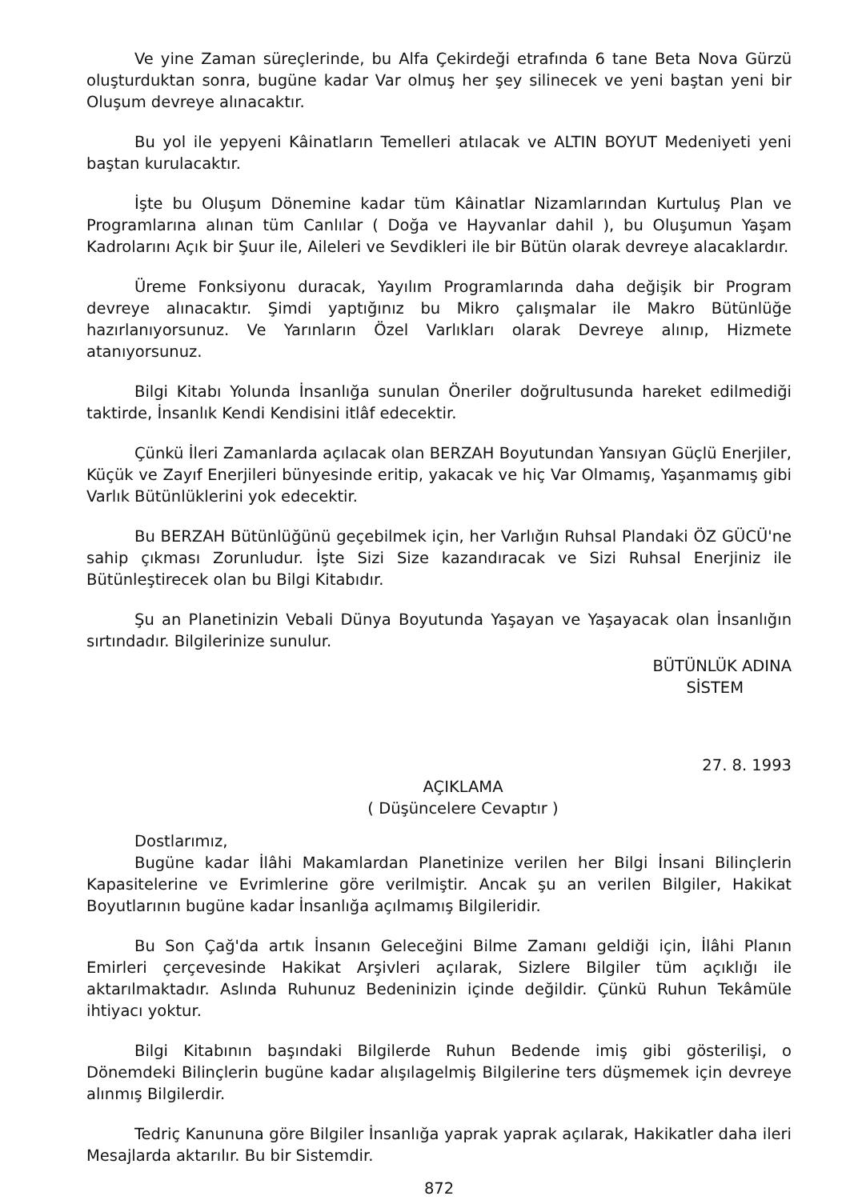Ve yine Zaman süreçlerinde, bu Alfa Çekirdeği etrafında 6 tane Beta Nova Gürzü oluşturduktan sonra, bugüne kadar Var olmuş her şey silinecek ve yeni baştan yeni bir Oluşum devreye alınacaktır.
Bu yol ile yepyeni Kâinatların Temelleri atılacak ve ALTIN BOYUT Medeniyeti yeni baştan kurulacaktır.
İşte bu Oluşum Dönemine kadar tüm Kâinatlar Nizamlarından Kurtuluş Plan ve Programlarına alınan tüm Canlılar ( Doğa ve Hayvanlar dahil ), bu Oluşumun Yaşam Kadrolarını Açık bir Şuur ile, Aileleri ve Sevdikleri ile bir Bütün olarak devreye alacaklardır.
Üreme Fonksiyonu duracak, Yayılım Programlarında daha değişik bir Program devreye alınacaktır. Şimdi yaptığınız bu Mikro çalışmalar ile Makro Bütünlüğe hazırlanıyorsunuz. Ve Yarınların Özel Varlıkları olarak Devreye alınıp, Hizmete atanıyorsunuz.
Bilgi Kitabı Yolunda İnsanlığa sunulan Öneriler doğrultusunda hareket edilmediği taktirde, İnsanlık Kendi Kendisini itlâf edecektir.
Çünkü İleri Zamanlarda açılacak olan BERZAH Boyutundan Yansıyan Güçlü Enerjiler, Küçük ve Zayıf Enerjileri bünyesinde eritip, yakacak ve hiç Var Olmamış, Yaşanmamış gibi Varlık Bütünlüklerini yok edecektir.
Bu BERZAH Bütünlüğünü geçebilmek için, her Varlığın Ruhsal Plandaki ÖZ GÜCÜ'ne sahip çıkması Zorunludur. İşte Sizi Size kazandıracak ve Sizi Ruhsal Enerjiniz ile Bütünleştirecek olan bu Bilgi Kitabıdır.
Şu an Planetinizin Vebali Dünya Boyutunda Yaşayan ve Yaşayacak olan İnsanlığın sırtındadır. Bilgilerinize sunulur.
BÜTÜNLÜK ADINA
SİSTEM
27. 8. 1993
AÇIKLAMA
( Düşüncelere Cevaptır )
Dostlarımız,
Bugüne kadar İlâhi Makamlardan Planetinize verilen her Bilgi İnsani Bilinçlerin Kapasitelerine ve Evrimlerine göre verilmiştir. Ancak şu an verilen Bilgiler, Hakikat Boyutlarının bugüne kadar İnsanlığa açılmamış Bilgileridir.
Bu Son Çağ'da artık İnsanın Geleceğini Bilme Zamanı geldiği için, İlâhi Planın Emirleri çerçevesinde Hakikat Arşivleri açılarak, Sizlere Bilgiler tüm açıklığı ile aktarılmaktadır. Aslında Ruhunuz Bedeninizin içinde değildir. Çünkü Ruhun Tekâmüle ihtiyacı yoktur.
Bilgi Kitabının başındaki Bilgilerde Ruhun Bedende imiş gibi gösterilişi, o Dönemdeki Bilinçlerin bugüne kadar alışılagelmiş Bilgilerine ters düşmemek için devreye alınmış Bilgilerdir.
Tedriç Kanununa göre Bilgiler İnsanlığa yaprak yaprak açılarak, Hakikatler daha ileri Mesajlarda aktarılır. Bu bir Sistemdir.
872